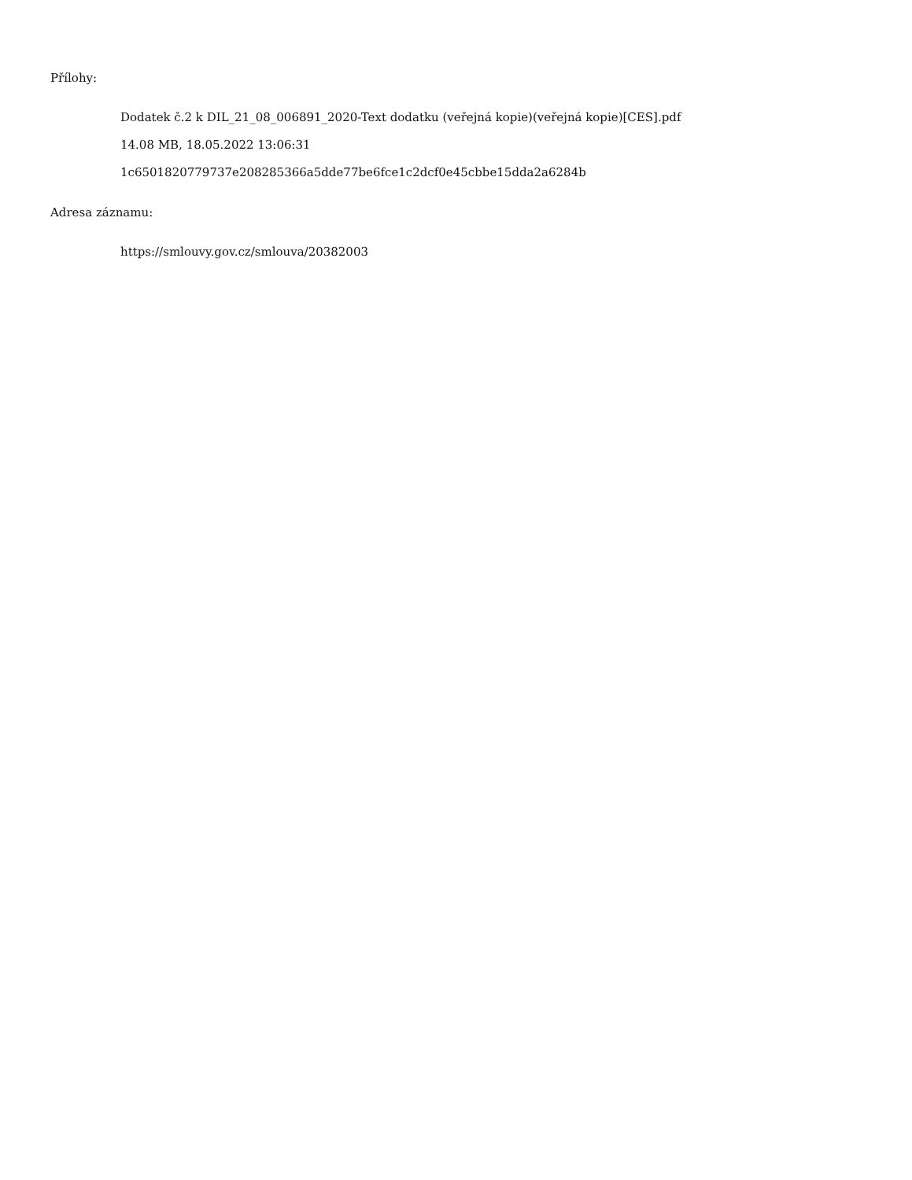Přílohy:
Dodatek č.2 k DIL_21_08_006891_2020-Text dodatku (veřejná kopie)(veřejná kopie)[CES].pdf
14.08 MB, 18.05.2022 13:06:31
1c6501820779737e208285366a5dde77be6fce1c2dcf0e45cbbe15dda2a6284b
Adresa záznamu:
https://smlouvy.gov.cz/smlouva/20382003